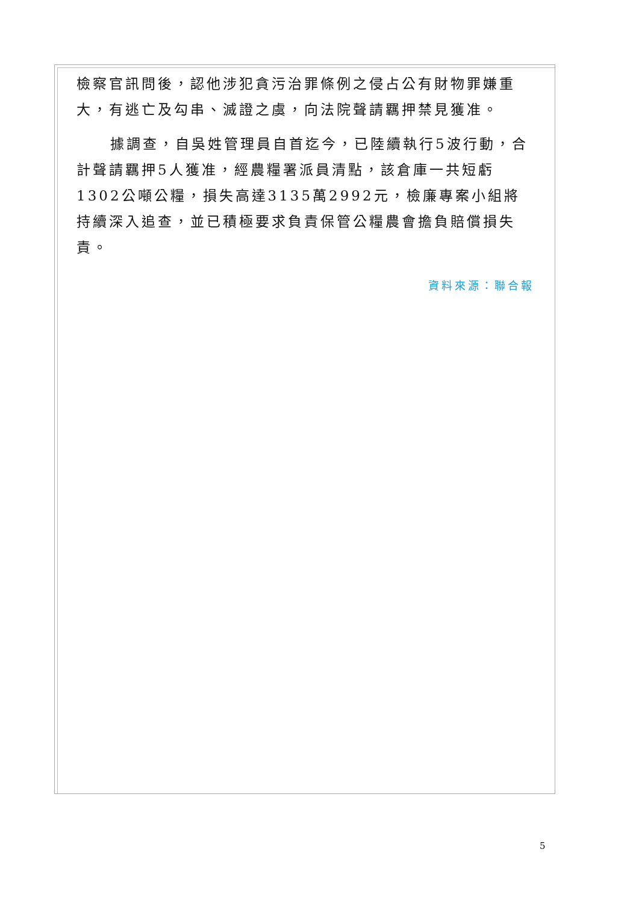檢察官訊問後，認他涉犯貪污治罪條例之侵占公有財物罪嫌重大，有逃亡及勾串、滅證之虞，向法院聲請羈押禁見獲准。
據調查，自吳姓管理員自首迄今，已陸續執行5波行動，合計聲請羈押5人獲准，經農糧署派員清點，該倉庫一共短虧1302公噸公糧，損失高達3135萬2992元，檢廉專案小組將持續深入追查，並已積極要求負責保管公糧農會擔負賠償損失責。
資料來源：聯合報
5